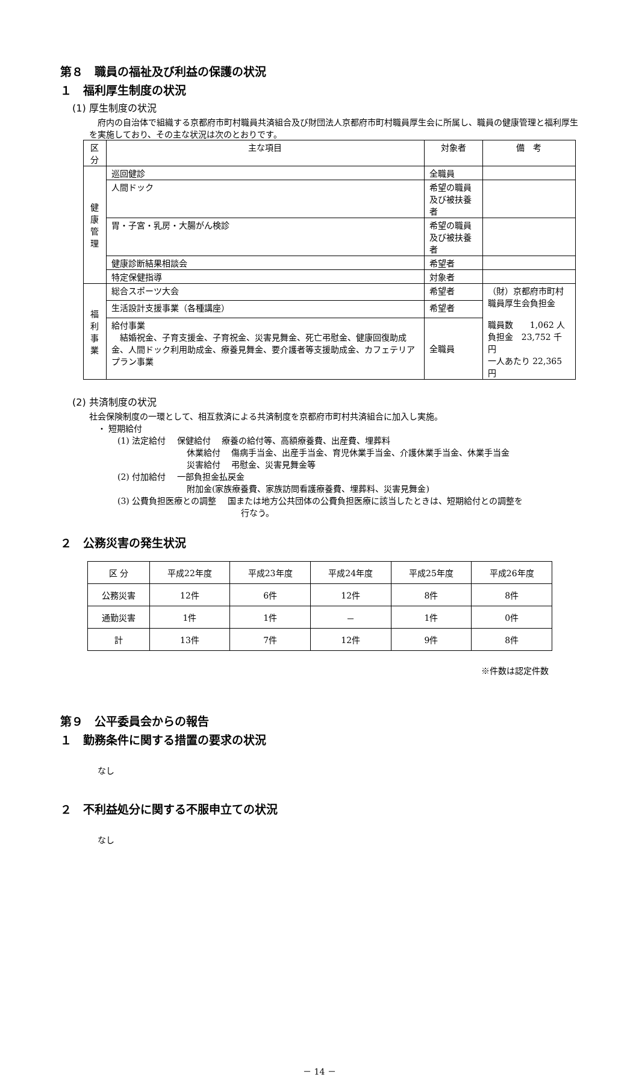第８　職員の福祉及び利益の保護の状況
１　福利厚生制度の状況
(1) 厚生制度の状況
府内の自治体で組織する京都府市町村職員共済組合及び財団法人京都府市町村職員厚生会に所属し、職員の健康管理と福利厚生を実施しており、その主な状況は次のとおりです。
| 区分 | 主な項目 | 対象者 | 備 考 |
| --- | --- | --- | --- |
| 健 康 管 理 | 巡回健診 | 全職員 | |
| | 人間ドック | 希望の職員及び被扶養者 | |
| | 胃・子宮・乳房・大腸がん検診 | 希望の職員及び被扶養者 | |
| | 健康診断結果相談会 | 希望者 | |
| | 特定保健指導 | 対象者 | |
| 福 利 事 業 | 総合スポーツ大会 | 希望者 | （財）京都府市町村職員厚生会負担金 職員数 1,062 人 負担金 23,752 千円 一人あたり 22,365 円 |
| | 生活設計支援事業（各種講座） | 希望者 | |
| | 給付事業 結婚祝金、子育支援金、子育祝金、災害見舞金、死亡弔慰金、健康回復助成金、人間ドック利用助成金、療養見舞金、要介護者等支援助成金、カフェテリアプラン事業 | 全職員 | |
(2) 共済制度の状況
社会保険制度の一環として、相互救済による共済制度を京都府市町村共済組合に加入し実施。
・ 短期給付
(1) 法定給付　 保健給付　 療養の給付等、高額療養費、出産費、埋葬料
休業給付　 傷病手当金、出産手当金、育児休業手当金、介護休業手当金、休業手当金
災害給付　 弔慰金、災害見舞金等
(2) 付加給付　 一部負担金払戻金
附加金(家族療養費、家族訪問看護療養費、埋葬料、災害見舞金)
(3) 公費負担医療との調整　 国または地方公共団体の公費負担医療に該当したときは、短期給付との調整を
行なう。
２　公務災害の発生状況
| 区 分 | 平成22年度 | 平成23年度 | 平成24年度 | 平成25年度 | 平成26年度 |
| 公務災害 | 12件 | 6件 | 12件 | 8件 | 8件 |
| 通勤災害 | 1件 | 1件 | － | 1件 | 0件 |
| 計 | 13件 | 7件 | 12件 | 9件 | 8件 |
※件数は認定件数
第９　公平委員会からの報告
１　勤務条件に関する措置の要求の状況
なし
２　不利益処分に関する不服申立ての状況
なし
－ 14 －